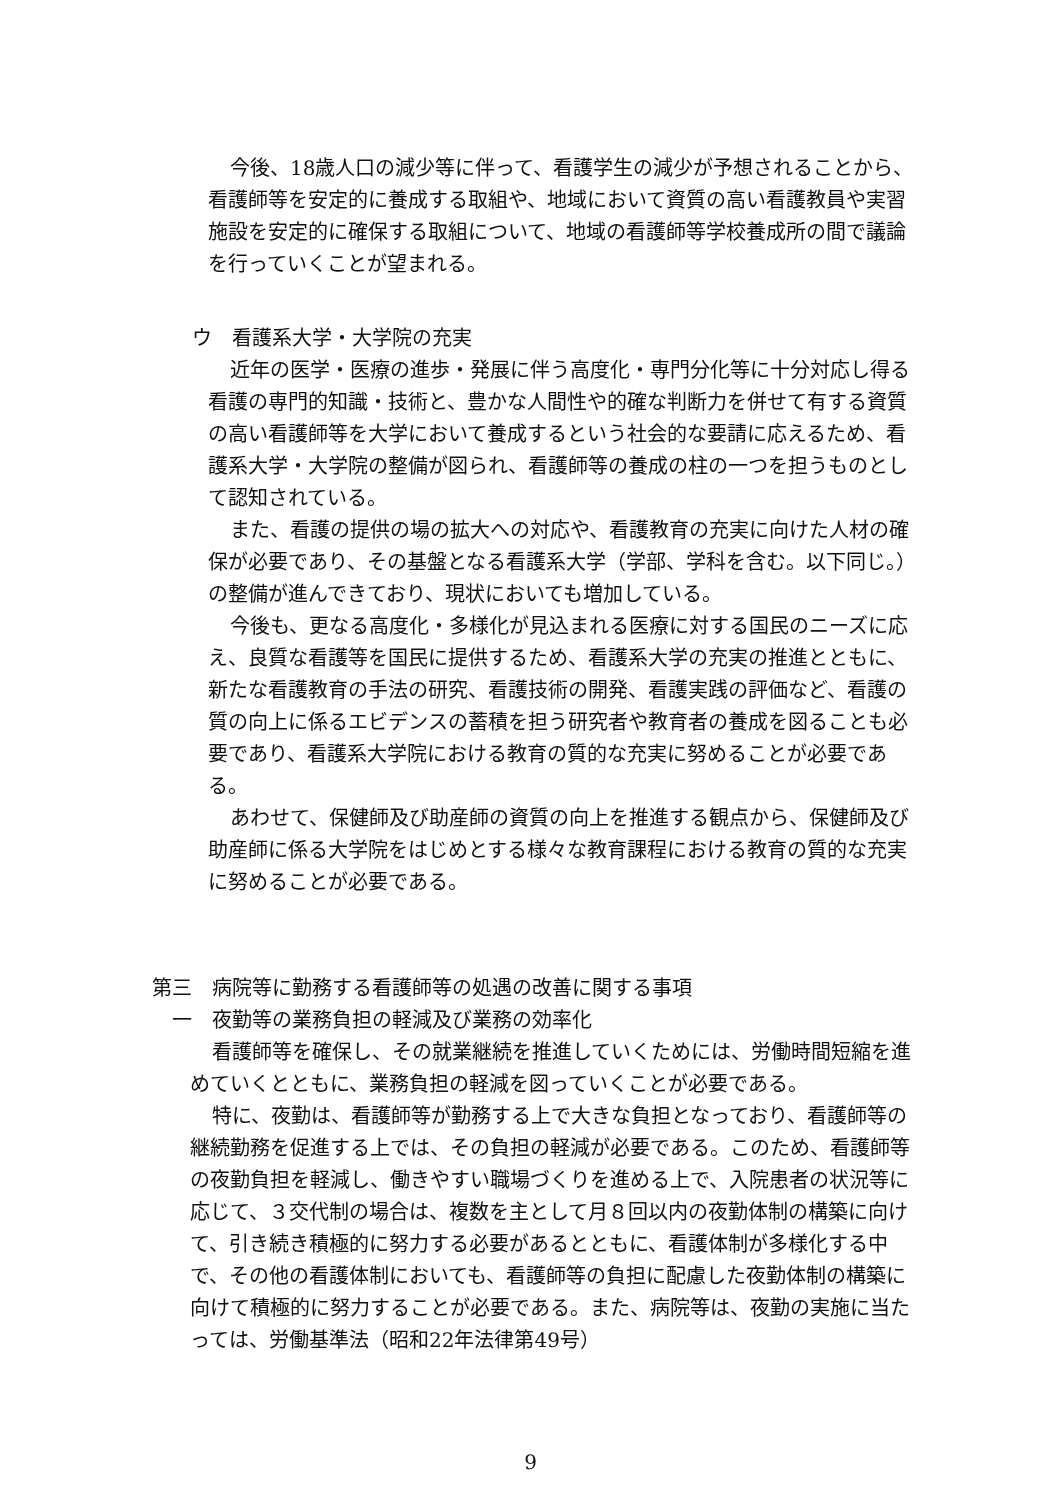今後、18歳人口の減少等に伴って、看護学生の減少が予想されることから、看護師等を安定的に養成する取組や、地域において資質の高い看護教員や実習施設を安定的に確保する取組について、地域の看護師等学校養成所の間で議論を行っていくことが望まれる。
ウ　看護系大学・大学院の充実
近年の医学・医療の進歩・発展に伴う高度化・専門分化等に十分対応し得る看護の専門的知識・技術と、豊かな人間性や的確な判断力を併せて有する資質の高い看護師等を大学において養成するという社会的な要請に応えるため、看護系大学・大学院の整備が図られ、看護師等の養成の柱の一つを担うものとして認知されている。
また、看護の提供の場の拡大への対応や、看護教育の充実に向けた人材の確保が必要であり、その基盤となる看護系大学（学部、学科を含む。以下同じ。）の整備が進んできており、現状においても増加している。
今後も、更なる高度化・多様化が見込まれる医療に対する国民のニーズに応え、良質な看護等を国民に提供するため、看護系大学の充実の推進とともに、新たな看護教育の手法の研究、看護技術の開発、看護実践の評価など、看護の質の向上に係るエビデンスの蓄積を担う研究者や教育者の養成を図ることも必要であり、看護系大学院における教育の質的な充実に努めることが必要である。
あわせて、保健師及び助産師の資質の向上を推進する観点から、保健師及び助産師に係る大学院をはじめとする様々な教育課程における教育の質的な充実に努めることが必要である。
第三　病院等に勤務する看護師等の処遇の改善に関する事項
一　夜勤等の業務負担の軽減及び業務の効率化
看護師等を確保し、その就業継続を推進していくためには、労働時間短縮を進めていくとともに、業務負担の軽減を図っていくことが必要である。
特に、夜勤は、看護師等が勤務する上で大きな負担となっており、看護師等の継続勤務を促進する上では、その負担の軽減が必要である。このため、看護師等の夜勤負担を軽減し、働きやすい職場づくりを進める上で、入院患者の状況等に応じて、３交代制の場合は、複数を主として月８回以内の夜勤体制の構築に向けて、引き続き積極的に努力する必要があるとともに、看護体制が多様化する中で、その他の看護体制においても、看護師等の負担に配慮した夜勤体制の構築に向けて積極的に努力することが必要である。また、病院等は、夜勤の実施に当たっては、労働基準法（昭和22年法律第49号）
9